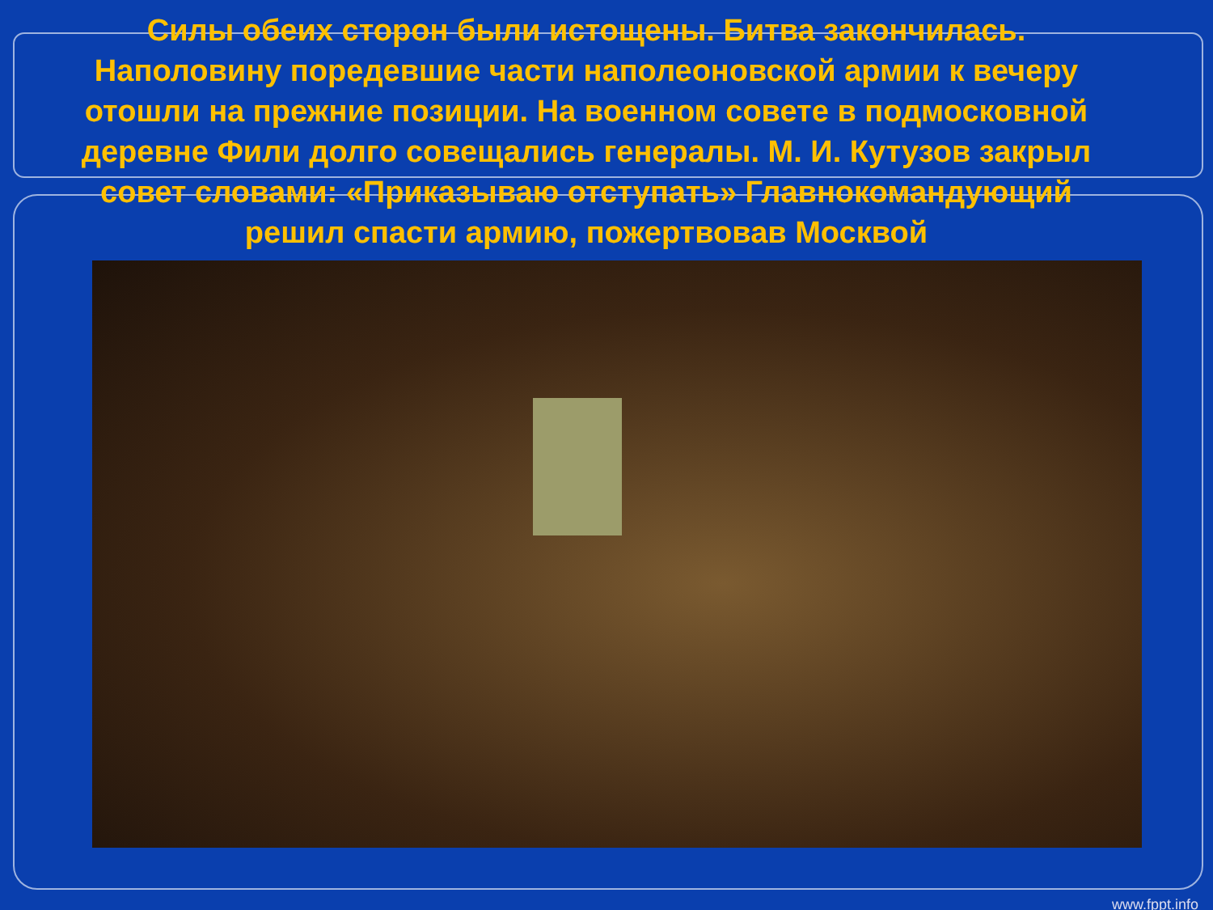Силы обеих сторон были истощены. Битва закончилась. Наполовину поредевшие части наполеоновской армии к вечеру отошли на прежние позиции. На военном совете в подмосковной деревне Фили долго совещались генералы. М. И. Кутузов закрыл совет словами: «Приказываю отступать» Главнокомандующий решил спасти армию, пожертвовав Москвой
www.fppt.info